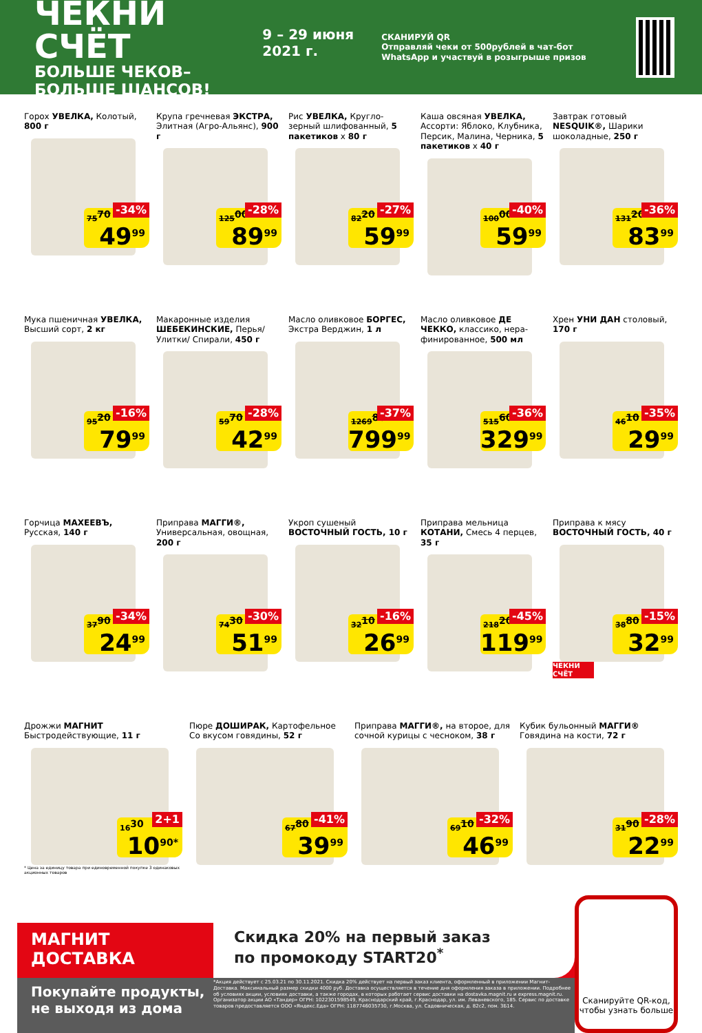ЧЕКНИ СЧЁТ
БОЛЬШЕ ЧЕКОВ–БОЛЬШЕ ШАНСОВ!
9 – 29 июня 2021 г.
СКАНИРУЙ QR
Отправляй чеки от 500рублей в чат-бот WhatsApp и участвуй в розыгрыше призов
Горох УВЕЛКА, Колотый, 800 г
75<sup>70</sup> -34% 49<sup>99</sup>
Крупа гречневая ЭКСТРА, Элитная (Агро-Альянс), 900 г
125<sup>00</sup> -28% 89<sup>99</sup>
Рис УВЕЛКА, Кругло-зерный шлифованный, 5 пакетиков х 80 г
82<sup>20</sup> -27% 59<sup>99</sup>
Каша овсяная УВЕЛКА, Ассорти: Яблоко, Клубника, Персик, Малина, Черника, 5 пакетиков х 40 г
100<sup>00</sup> -40% 59<sup>99</sup>
Завтрак готовый NESQUIK®, Шарики шоколадные, 250 г
131<sup>20</sup> -36% 83<sup>99</sup>
Мука пшеничная УВЕЛКА, Высший сорт, 2 кг
95<sup>20</sup> -16% 79<sup>99</sup>
Макаронные изделия ШЕБЕКИНСКИЕ, Перья/ Улитки/ Спирали, 450 г
59<sup>70</sup> -28% 42<sup>99</sup>
Масло оливковое БОРГЕС, Экстра Верджин, 1 л
1269<sup>80</sup> -37% 799<sup>99</sup>
Масло оливковое ДЕ ЧЕККО, классико, нера-финированное, 500 мл
515<sup>60</sup> -36% 329<sup>99</sup>
Хрен УНИ ДАН столовый, 170 г
46<sup>10</sup> -35% 29<sup>99</sup>
Горчица МАХЕЕВЪ, Русская, 140 г
37<sup>90</sup> -34% 24<sup>99</sup>
Приправа МАГГИ®, Универсальная, овощная, 200 г
74<sup>30</sup> -30% 51<sup>99</sup>
Укроп сушеный ВОСТОЧНЫЙ ГОСТЬ, 10 г
32<sup>10</sup> -16% 26<sup>99</sup>
Приправа мельница КОТАНИ, Смесь 4 перцев, 35 г
218<sup>20</sup> -45% 119<sup>99</sup>
Приправа к мясу ВОСТОЧНЫЙ ГОСТЬ, 40 г
ЧЕКНИ СЧЁТ
38<sup>80</sup> -15% 32<sup>99</sup>
Дрожжи МАГНИТ Быстродействующие, 11 г
* Цена за единицу товара при единовременной покупке 3 одинаковых акционных товаров
16<sup>30</sup> 2+1 10<sup>90*</sup>
Пюре ДОШИРАК, Картофельное Со вкусом говядины, 52 г
67<sup>80</sup> -41% 39<sup>99</sup>
Приправа МАГГИ®, на второе, для сочной курицы с чесноком, 38 г
69<sup>10</sup> -32% 46<sup>99</sup>
Кубик бульонный МАГГИ® Говядина на кости, 72 г
31<sup>90</sup> -28% 22<sup>99</sup>
МАГНИТ
ДОСТАВКА
Скидка 20% на первый заказ
по промокоду START20<sup>*</sup>
*Акция действует с 25.03.21 по 30.11.2021. Скидка 20% действует на первый заказ клиента, оформленный в приложении Магнит-Доставка. Максимальный размер скидки 4000 руб. Доставка осуществляется в течение дня оформления заказа в приложении. Подробнее об условиях акции, условиях доставки, а также городах, в которых работает сервис доставки на dostavka.magnit.ru и express.magnit.ru. Организатор акции АО «Тандер» ОГРН: 1022301598549, Краснодарский край, г.Краснодар, ул. им. Леваневского, 185. Сервис по доставке товаров предоставляется ООО «Яндекс.Еда» ОГРН: 1187746035730, г.Москва, ул. Садовническая, д. 82с2, пом. 3Б14.
Покупайте продукты, не выходя из дома
Сканируйте QR-код, чтобы узнать больше